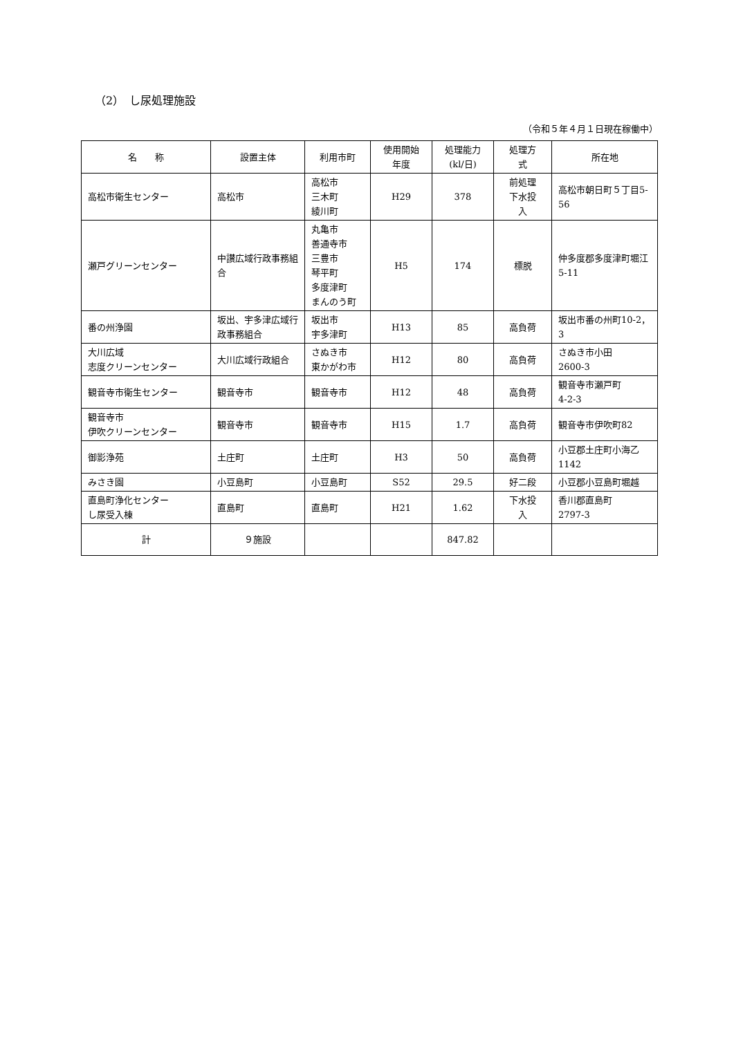（2）　し尿処理施設
（令和５年４月１日現在稼働中）
| 名 称 | 設置主体 | 利用市町 | 使用開始 年度 | 処理能力 (kl/日) | 処理方 式 | 所在地 |
| --- | --- | --- | --- | --- | --- | --- |
| 高松市衛生センター | 高松市 | 高松市 三木町 綾川町 | H29 | 378 | 前処理 下水投 入 | 高松市朝日町５丁目5-56 |
| 瀬戸グリーンセンター | 中讃広域行政事務組合 | 丸亀市 善通寺市 三豊市 琴平町 多度津町 まんのう町 | H5 | 174 | 標脱 | 仲多度郡多度津町堀江5-11 |
| 番の州浄園 | 坂出、宇多津広域行政事務組合 | 坂出市 宇多津町 | H13 | 85 | 高負荷 | 坂出市番の州町10-2，3 |
| 大川広域 志度クリーンセンター | 大川広域行政組合 | さぬき市 東かがわ市 | H12 | 80 | 高負荷 | さぬき市小田 2600-3 |
| 観音寺市衛生センター | 観音寺市 | 観音寺市 | H12 | 48 | 高負荷 | 観音寺市瀬戸町 4-2-3 |
| 観音寺市 伊吹クリーンセンター | 観音寺市 | 観音寺市 | H15 | 1.7 | 高負荷 | 観音寺市伊吹町82 |
| 御影浄苑 | 土庄町 | 土庄町 | H3 | 50 | 高負荷 | 小豆郡土庄町小海乙1142 |
| みさき園 | 小豆島町 | 小豆島町 | S52 | 29.5 | 好二段 | 小豆郡小豆島町堀越 |
| 直島町浄化センター し尿受入棟 | 直島町 | 直島町 | H21 | 1.62 | 下水投 入 | 香川郡直島町 2797-3 |
| 計 | ９施設 | | | 847.82 | | |